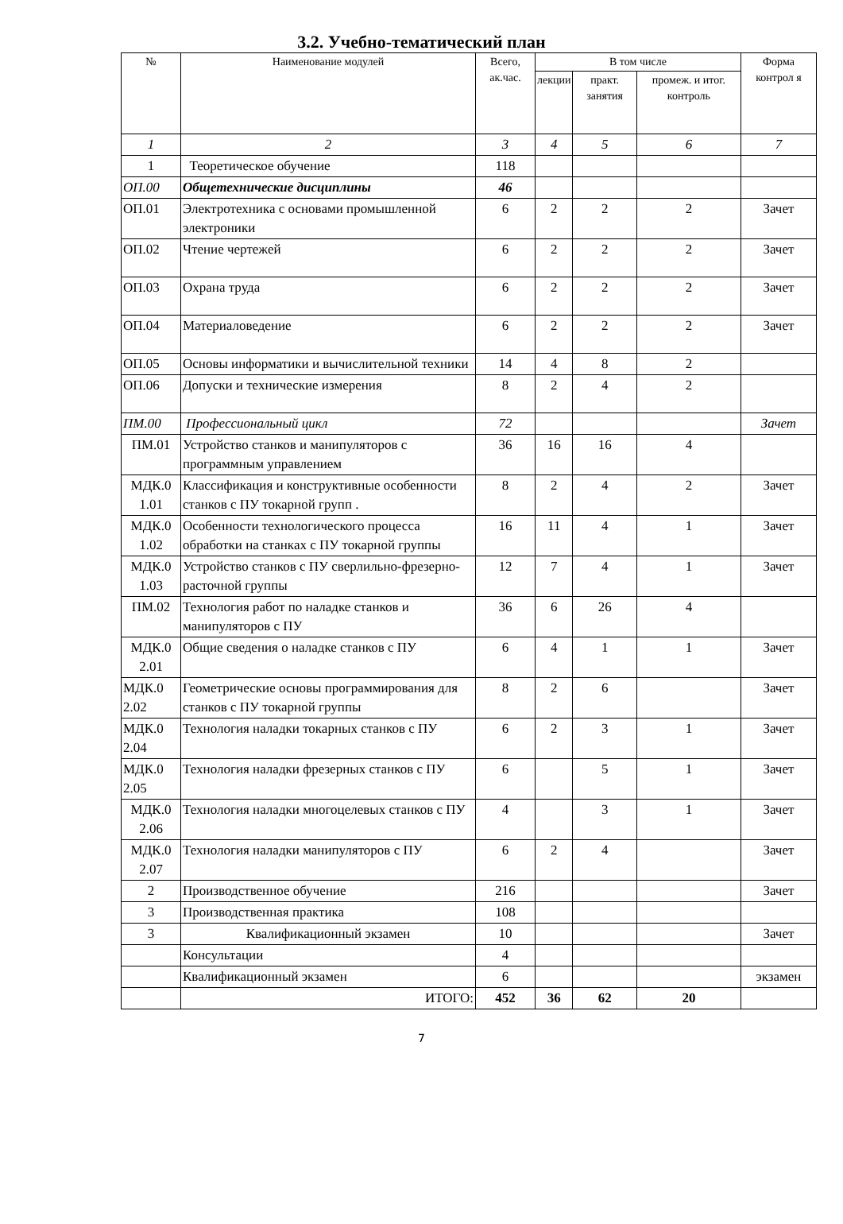3.2. Учебно-тематический план
| № | Наименование модулей | Всего, ак.час. | В том числе | | | Форма контрол я |
| --- | --- | --- | --- | --- | --- | --- |
| | | | лекции | практ. занятия | промеж. и итог. контроль | |
| 1 | 2 | 3 | 4 | 5 | 6 | 7 |
| 1 | Теоретическое обучение | 118 | | | | |
| ОП.00 | Общетехнические дисциплины | 46 | | | | |
| ОП.01 | Электротехника с основами промышленной электроники | 6 | 2 | 2 | 2 | Зачет |
| ОП.02 | Чтение чертежей | 6 | 2 | 2 | 2 | Зачет |
| ОП.03 | Охрана труда | 6 | 2 | 2 | 2 | Зачет |
| ОП.04 | Материаловедение | 6 | 2 | 2 | 2 | Зачет |
| ОП.05 | Основы информатики и вычислительной техники | 14 | 4 | 8 | 2 | |
| ОП.06 | Допуски и технические измерения | 8 | 2 | 4 | 2 | |
| ПМ.00 | Профессиональный цикл | 72 | | | | Зачет |
| ПМ.01 | Устройство станков и манипуляторов с программным управлением | 36 | 16 | 16 | 4 | |
| МДК.0 1.01 | Классификация и конструктивные особенности станков с ПУ токарной групп . | 8 | 2 | 4 | 2 | Зачет |
| МДК.0 1.02 | Особенности технологического процесса обработки на станках с ПУ токарной группы | 16 | 11 | 4 | 1 | Зачет |
| МДК.0 1.03 | Устройство станков с ПУ сверлильно-фрезерно-расточной группы | 12 | 7 | 4 | 1 | Зачет |
| ПМ.02 | Технология работ по наладке станков и манипуляторов с ПУ | 36 | 6 | 26 | 4 | |
| МДК.0 2.01 | Общие сведения о наладке станков с ПУ | 6 | 4 | 1 | 1 | Зачет |
| МДК.0 2.02 | Геометрические основы программирования для станков с ПУ токарной группы | 8 | 2 | 6 | | Зачет |
| МДК.0 2.04 | Технология наладки токарных станков с ПУ | 6 | 2 | 3 | 1 | Зачет |
| МДК.0 2.05 | Технология наладки фрезерных станков с ПУ | 6 | | 5 | 1 | Зачет |
| МДК.0 2.06 | Технология наладки многоцелевых станков с ПУ | 4 | | 3 | 1 | Зачет |
| МДК.0 2.07 | Технология наладки манипуляторов с ПУ | 6 | 2 | 4 | | Зачет |
| 2 | Производственное обучение | 216 | | | | Зачет |
| 3 | Производственная практика | 108 | | | | |
| 3 | Квалификационный экзамен | 10 | | | | Зачет |
| | Консультации | 4 | | | | |
| | Квалификационный экзамен | 6 | | | | экзамен |
| | ИТОГО: | 452 | 36 | 62 | 20 | |
7